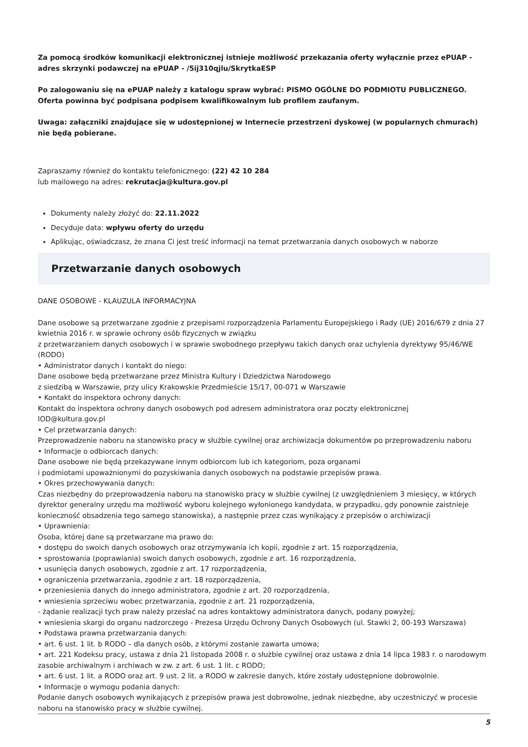Za pomocą środków komunikacji elektronicznej istnieje możliwość przekazania oferty wyłącznie przez ePUAP - adres skrzynki podawczej na ePUAP - /5ij310qjlu/SkrytkaESP
Po zalogowaniu się na ePUAP należy z katalogu spraw wybrać: PISMO OGÓLNE DO PODMIOTU PUBLICZNEGO. Oferta powinna być podpisana podpisem kwalifikowalnym lub profilem zaufanym.
Uwaga: załączniki znajdujące się w udostępnionej w Internecie przestrzeni dyskowej (w popularnych chmurach) nie będą pobierane.
Zapraszamy również do kontaktu telefonicznego: (22) 42 10 284
lub mailowego na adres: rekrutacja@kultura.gov.pl
Dokumenty należy złożyć do: 22.11.2022
Decyduje data: wpływu oferty do urzędu
Aplikując, oświadczasz, że znana Ci jest treść informacji na temat przetwarzania danych osobowych w naborze
Przetwarzanie danych osobowych
DANE OSOBOWE - KLAUZULA INFORMACYJNA
Dane osobowe są przetwarzane zgodnie z przepisami rozporządzenia Parlamentu Europejskiego i Rady (UE) 2016/679 z dnia 27 kwietnia 2016 r. w sprawie ochrony osób fizycznych w związku
z przetwarzaniem danych osobowych i w sprawie swobodnego przepływu takich danych oraz uchylenia dyrektywy 95/46/WE (RODO)
• Administrator danych i kontakt do niego:
Dane osobowe będą przetwarzane przez Ministra Kultury i Dziedzictwa Narodowego
z siedzibą w Warszawie, przy ulicy Krakowskie Przedmieście 15/17, 00-071 w Warszawie
• Kontakt do inspektora ochrony danych:
Kontakt do inspektora ochrony danych osobowych pod adresem administratora oraz poczty elektronicznej
IOD@kultura.gov.pl
• Cel przetwarzania danych:
Przeprowadzenie naboru na stanowisko pracy w służbie cywilnej oraz archiwizacja dokumentów po przeprowadzeniu naboru
• Informacje o odbiorcach danych:
Dane osobowe nie będą przekazywane innym odbiorcom lub ich kategoriom, poza organami
i podmiotami upoważnionymi do pozyskiwania danych osobowych na podstawie przepisów prawa.
• Okres przechowywania danych:
Czas niezbędny do przeprowadzenia naboru na stanowisko pracy w służbie cywilnej (z uwzględnieniem 3 miesięcy, w których dyrektor generalny urzędu ma możliwość wyboru kolejnego wyłonionego kandydata, w przypadku, gdy ponownie zaistnieje konieczność obsadzenia tego samego stanowiska), a następnie przez czas wynikający z przepisów o archiwizacji
• Uprawnienia:
Osoba, której dane są przetwarzane ma prawo do:
• dostępu do swoich danych osobowych oraz otrzymywania ich kopii, zgodnie z art. 15 rozporządzenia,
• sprostowania (poprawiania) swoich danych osobowych, zgodnie z art. 16 rozporządzenia,
• usunięcia danych osobowych, zgodnie z art. 17 rozporządzenia,
• ograniczenia przetwarzania, zgodnie z art. 18 rozporządzenia,
• przeniesienia danych do innego administratora, zgodnie z art. 20 rozporządzenia,
• wniesienia sprzeciwu wobec przetwarzania, zgodnie z art. 21 rozporządzenia,
- żądanie realizacji tych praw należy przesłać na adres kontaktowy administratora danych, podany powyżej;
• wniesienia skargi do organu nadzorczego - Prezesa Urzędu Ochrony Danych Osobowych (ul. Stawki 2, 00-193 Warszawa)
• Podstawa prawna przetwarzania danych:
• art. 6 ust. 1 lit. b RODO – dla danych osób, z którymi zostanie zawarta umowa;
• art. 221 Kodeksu pracy, ustawa z dnia 21 listopada 2008 r. o służbie cywilnej oraz ustawa z dnia 14 lipca 1983 r. o narodowym zasobie archiwalnym i archiwach w zw. z art. 6 ust. 1 lit. c RODO;
• art. 6 ust. 1 lit. a RODO oraz art. 9 ust. 2 lit. a RODO w zakresie danych, które zostały udostępnione dobrowolnie.
• Informacje o wymogu podania danych:
Podanie danych osobowych wynikających z przepisów prawa jest dobrowolne, jednak niezbędne, aby uczestniczyć w procesie naboru na stanowisko pracy w służbie cywilnej.
5